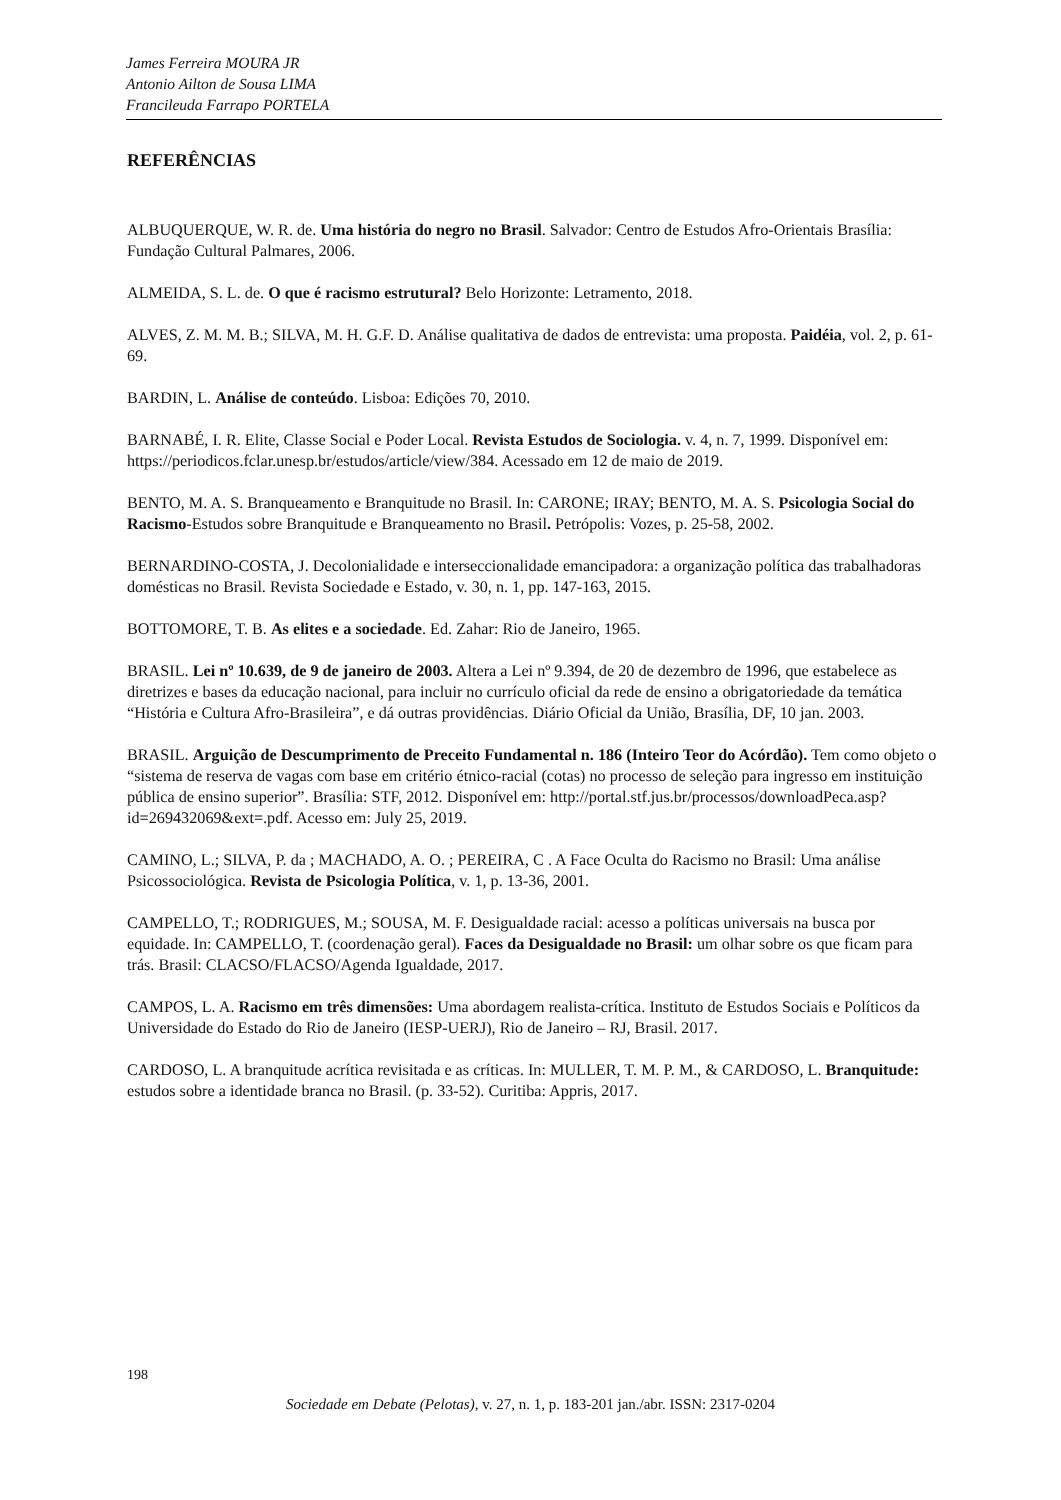James Ferreira MOURA JR
Antonio Ailton de Sousa LIMA
Francileuda Farrapo PORTELA
REFERÊNCIAS
ALBUQUERQUE, W. R. de. Uma história do negro no Brasil. Salvador: Centro de Estudos Afro-Orientais Brasília: Fundação Cultural Palmares, 2006.
ALMEIDA, S. L. de. O que é racismo estrutural? Belo Horizonte: Letramento, 2018.
ALVES, Z. M. M. B.; SILVA, M. H. G.F. D. Análise qualitativa de dados de entrevista: uma proposta. Paidéia, vol. 2, p. 61-69.
BARDIN, L. Análise de conteúdo. Lisboa: Edições 70, 2010.
BARNABÉ, I. R. Elite, Classe Social e Poder Local. Revista Estudos de Sociologia. v. 4, n. 7, 1999. Disponível em: https://periodicos.fclar.unesp.br/estudos/article/view/384. Acessado em 12 de maio de 2019.
BENTO, M. A. S. Branqueamento e Branquitude no Brasil. In: CARONE; IRAY; BENTO, M. A. S. Psicologia Social do Racismo-Estudos sobre Branquitude e Branqueamento no Brasil. Petrópolis: Vozes, p. 25-58, 2002.
BERNARDINO-COSTA, J. Decolonialidade e interseccionalidade emancipadora: a organização política das trabalhadoras domésticas no Brasil. Revista Sociedade e Estado, v. 30, n. 1, pp. 147-163, 2015.
BOTTOMORE, T. B. As elites e a sociedade. Ed. Zahar: Rio de Janeiro, 1965.
BRASIL. Lei nº 10.639, de 9 de janeiro de 2003. Altera a Lei nº 9.394, de 20 de dezembro de 1996, que estabelece as diretrizes e bases da educação nacional, para incluir no currículo oficial da rede de ensino a obrigatoriedade da temática “História e Cultura Afro-Brasileira”, e dá outras providências. Diário Oficial da União, Brasília, DF, 10 jan. 2003.
BRASIL. Arguição de Descumprimento de Preceito Fundamental n. 186 (Inteiro Teor do Acórdão). Tem como objeto o “sistema de reserva de vagas com base em critério étnico-racial (cotas) no processo de seleção para ingresso em instituição pública de ensino superior”. Brasília: STF, 2012. Disponível em: http://portal.stf.jus.br/processos/downloadPeca.asp?id=269432069&ext=.pdf. Acesso em: July 25, 2019.
CAMINO, L.; SILVA, P. da ; MACHADO, A. O. ; PEREIRA, C . A Face Oculta do Racismo no Brasil: Uma análise Psicossociológica. Revista de Psicologia Política, v. 1, p. 13-36, 2001.
CAMPELLO, T.; RODRIGUES, M.; SOUSA, M. F. Desigualdade racial: acesso a políticas universais na busca por equidade. In: CAMPELLO, T. (coordenação geral). Faces da Desigualdade no Brasil: um olhar sobre os que ficam para trás. Brasil: CLACSO/FLACSO/Agenda Igualdade, 2017.
CAMPOS, L. A. Racismo em três dimensões: Uma abordagem realista-crítica. Instituto de Estudos Sociais e Políticos da Universidade do Estado do Rio de Janeiro (IESP-UERJ), Rio de Janeiro – RJ, Brasil. 2017.
CARDOSO, L. A branquitude acrítica revisitada e as críticas. In: MULLER, T. M. P. M., & CARDOSO, L. Branquitude: estudos sobre a identidade branca no Brasil. (p. 33-52). Curitiba: Appris, 2017.
198
Sociedade em Debate (Pelotas), v. 27, n. 1, p. 183-201 jan./abr. ISSN: 2317-0204